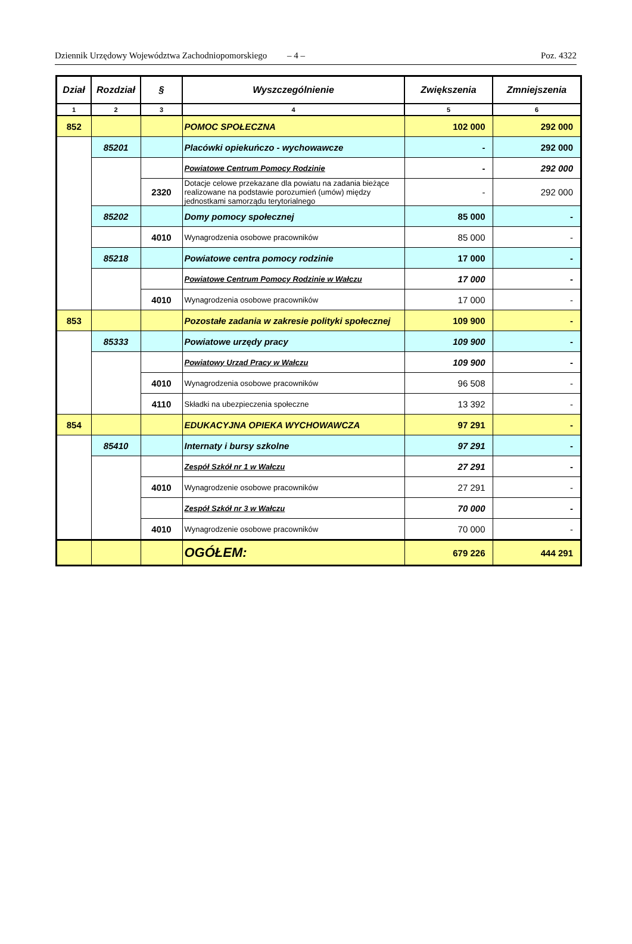Dziennik Urzędowy Województwa Zachodniopomorskiego – 4 – Poz. 4322
| Dział | Rozdział | § | Wyszczególnienie | Zwiększenia | Zmniejszenia |
| --- | --- | --- | --- | --- | --- |
| 1 | 2 | 3 | 4 | 5 | 6 |
| 852 | | | POMOC SPOŁECZNA | 102 000 | 292 000 |
| | 85201 | | Placówki opiekuńczo - wychowawcze | - | 292 000 |
| | | | Powiatowe Centrum Pomocy Rodzinie | - | 292 000 |
| | | 2320 | Dotacje celowe przekazane dla powiatu na zadania bieżące realizowane na podstawie porozumień (umów) między jednostkami samorządu terytorialnego | - | 292 000 |
| | 85202 | | Domy pomocy społecznej | 85 000 | - |
| | | 4010 | Wynagrodzenia osobowe pracowników | 85 000 | - |
| | 85218 | | Powiatowe centra pomocy rodzinie | 17 000 | - |
| | | | Powiatowe Centrum Pomocy Rodzinie w Wałczu | 17 000 | - |
| | | 4010 | Wynagrodzenia osobowe pracowników | 17 000 | - |
| 853 | | | Pozostałe zadania w zakresie polityki społecznej | 109 900 | - |
| | 85333 | | Powiatowe urzędy pracy | 109 900 | - |
| | | | Powiatowy Urząd Pracy w Wałczu | 109 900 | - |
| | | 4010 | Wynagrodzenia osobowe pracowników | 96 508 | - |
| | | 4110 | Składki na ubezpieczenia społeczne | 13 392 | - |
| 854 | | | EDUKACYJNA OPIEKA WYCHOWAWCZA | 97 291 | - |
| | 85410 | | Internaty i bursy szkolne | 97 291 | - |
| | | | Zespół Szkół nr 1 w Wałczu | 27 291 | - |
| | | 4010 | Wynagrodzenie osobowe pracowników | 27 291 | - |
| | | | Zespół Szkół nr 3 w Wałczu | 70 000 | - |
| | | 4010 | Wynagrodzenie osobowe pracowników | 70 000 | - |
| | | | OGÓŁEM: | 679 226 | 444 291 |